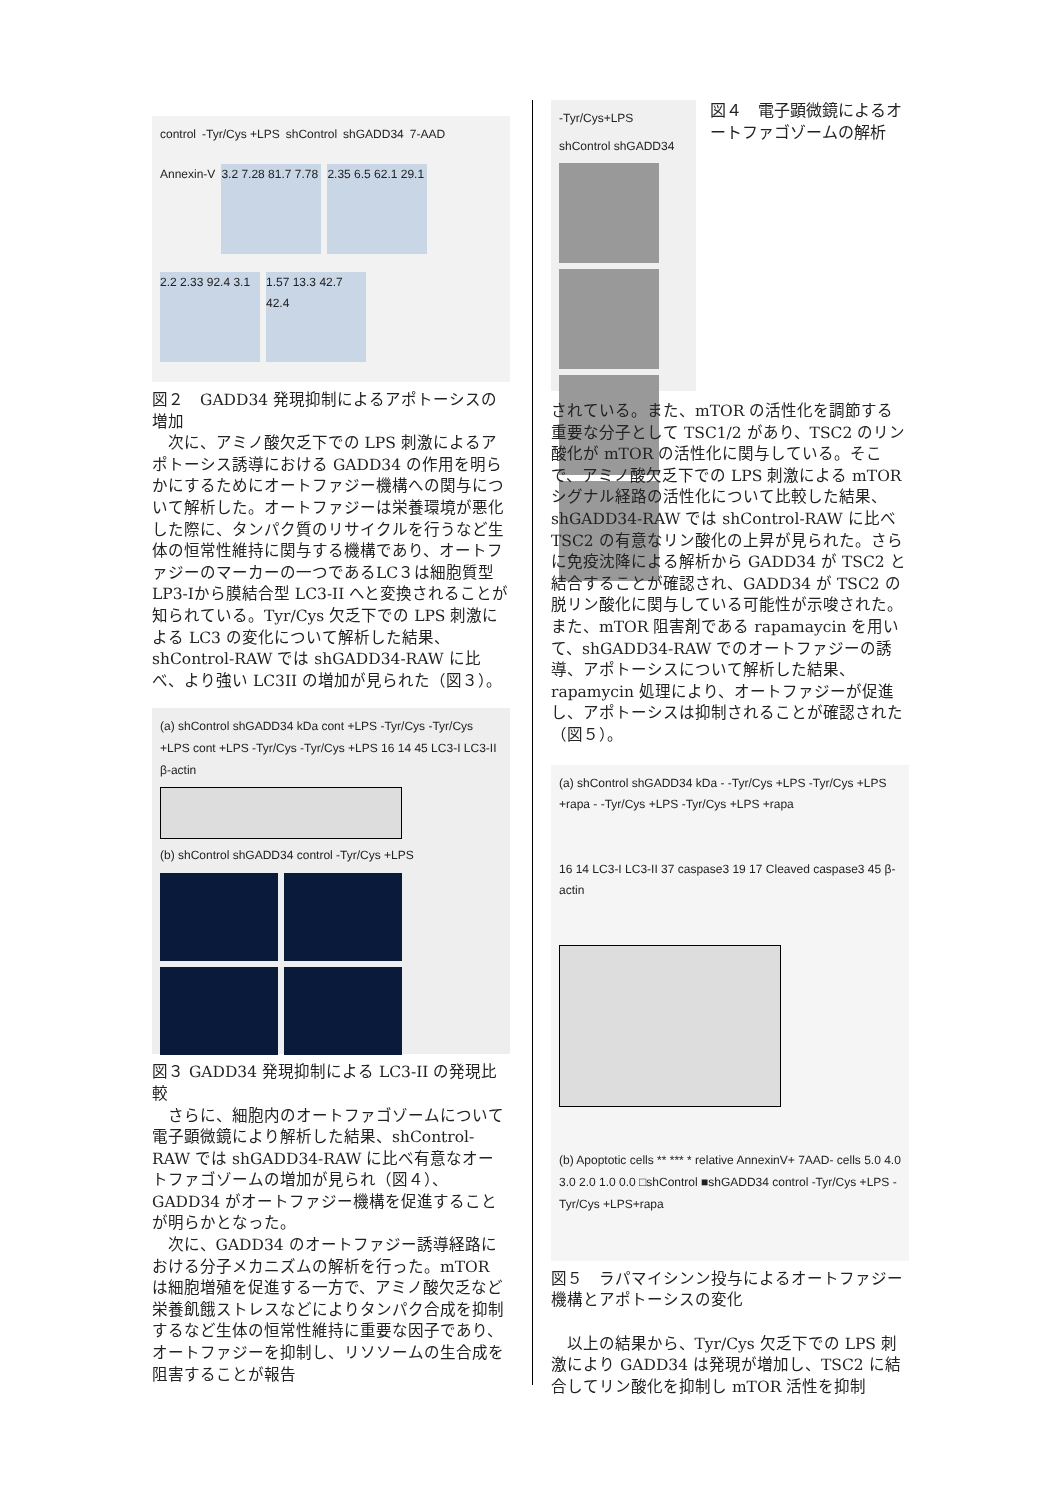control
-Tyr/Cys +LPS
shControl
shGADD34
7-AAD
Annexin-V
3.2 7.28 81.7 7.78
2.35 6.5 62.1 29.1
2.2 2.33 92.4 3.1
1.57 13.3 42.7 42.4
図２　GADD34 発現抑制によるアポトーシスの増加
次に、アミノ酸欠乏下での LPS 刺激によるアポトーシス誘導における GADD34 の作用を明らかにするためにオートファジー機構への関与について解析した。オートファジーは栄養環境が悪化した際に、タンパク質のリサイクルを行うなど生体の恒常性維持に関与する機構であり、オートファジーのマーカーの一つであるLC３は細胞質型LP3-Iから膜結合型 LC3-II へと変換されることが知られている。Tyr/Cys 欠乏下での LPS 刺激による LC3 の変化について解析した結果、shControl-RAW では shGADD34-RAW に比べ、より強い LC3II の増加が見られた（図３）。
(a) shControl shGADD34 kDa cont +LPS -Tyr/Cys -Tyr/Cys +LPS cont +LPS -Tyr/Cys -Tyr/Cys +LPS 16 14 45 LC3-I LC3-II β-actin
(b) shControl shGADD34 control -Tyr/Cys +LPS
図３ GADD34 発現抑制による LC3-II の発現比較
さらに、細胞内のオートファゴゾームについて電子顕微鏡により解析した結果、shControl-RAW では shGADD34-RAW に比べ有意なオートファゴゾームの増加が見られ（図４）、GADD34 がオートファジー機構を促進することが明らかとなった。
次に、GADD34 のオートファジー誘導経路における分子メカニズムの解析を行った。mTOR は細胞増殖を促進する一方で、アミノ酸欠乏など栄養飢餓ストレスなどによりタンパク合成を抑制するなど生体の恒常性維持に重要な因子であり、オートファジーを抑制し、リソソームの生合成を阻害することが報告
-Tyr/Cys+LPS
shControl shGADD34
図４　電子顕微鏡によるオートファゴゾームの解析
されている。また、mTOR の活性化を調節する重要な分子として TSC1/2 があり、TSC2 のリン酸化が mTOR の活性化に関与している。そこで、アミノ酸欠乏下での LPS 刺激による mTOR シグナル経路の活性化について比較した結果、shGADD34-RAW では shControl-RAW に比べ TSC2 の有意なリン酸化の上昇が見られた。さらに免疫沈降による解析から GADD34 が TSC2 と結合することが確認され、GADD34 が TSC2 の脱リン酸化に関与している可能性が示唆された。また、mTOR 阻害剤である rapamaycin を用いて、shGADD34-RAW でのオートファジーの誘導、アポトーシスについて解析した結果、rapamycin 処理により、オートファジーが促進し、アポトーシスは抑制されることが確認された（図５）。
(a) shControl shGADD34 kDa - -Tyr/Cys +LPS -Tyr/Cys +LPS +rapa - -Tyr/Cys +LPS -Tyr/Cys +LPS +rapa
16 14 LC3-I LC3-II 37 caspase3 19 17 Cleaved caspase3 45 β-actin
(b) Apoptotic cells ** *** * relative AnnexinV+ 7AAD- cells 5.0 4.0 3.0 2.0 1.0 0.0 □shControl ■shGADD34 control -Tyr/Cys +LPS -Tyr/Cys +LPS+rapa
図５　ラパマイシンン投与によるオートファジー機構とアポトーシスの変化
以上の結果から、Tyr/Cys 欠乏下での LPS 刺激により GADD34 は発現が増加し、TSC2 に結合してリン酸化を抑制し mTOR 活性を抑制